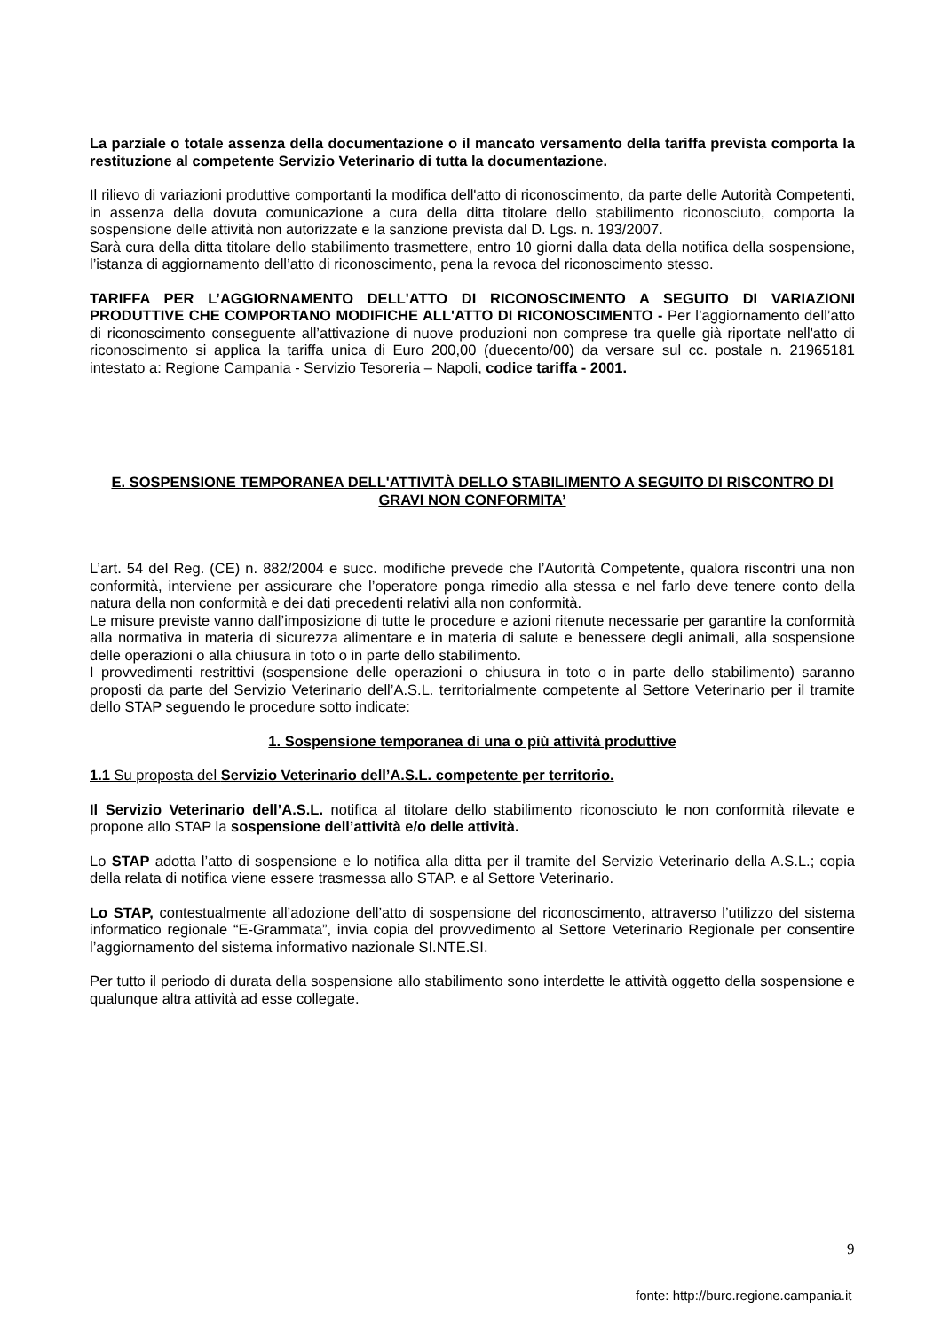La parziale o totale assenza della documentazione o il mancato versamento della tariffa prevista comporta la restituzione al competente Servizio Veterinario di tutta la documentazione.
Il rilievo di variazioni produttive comportanti la modifica dell'atto di riconoscimento, da parte delle Autorità Competenti, in assenza della dovuta comunicazione a cura della ditta titolare dello stabilimento riconosciuto, comporta la sospensione delle attività non autorizzate e la sanzione prevista dal D. Lgs. n. 193/2007.
Sarà cura della ditta titolare dello stabilimento trasmettere, entro 10 giorni dalla data della notifica della sospensione, l’istanza di aggiornamento dell’atto di riconoscimento, pena la revoca del riconoscimento stesso.
TARIFFA PER L’AGGIORNAMENTO DELL'ATTO DI RICONOSCIMENTO A SEGUITO DI VARIAZIONI PRODUTTIVE CHE COMPORTANO MODIFICHE ALL'ATTO DI RICONOSCIMENTO - Per l’aggiornamento dell’atto di riconoscimento conseguente all’attivazione di nuove produzioni non comprese tra quelle già riportate nell'atto di riconoscimento si applica la tariffa unica di Euro 200,00 (duecento/00) da versare sul cc. postale n. 21965181 intestato a: Regione Campania - Servizio Tesoreria – Napoli, codice tariffa - 2001.
E. SOSPENSIONE TEMPORANEA DELL'ATTIVITÀ DELLO STABILIMENTO A SEGUITO DI RISCONTRO DI GRAVI NON CONFORMITA’
L’art. 54 del Reg. (CE) n. 882/2004 e succ. modifiche prevede che l’Autorità Competente, qualora riscontri una non conformità, interviene per assicurare che l’operatore ponga rimedio alla stessa e nel farlo deve tenere conto della natura della non conformità e dei dati precedenti relativi alla non conformità.
Le misure previste vanno dall’imposizione di tutte le procedure e azioni ritenute necessarie per garantire la conformità alla normativa in materia di sicurezza alimentare e in materia di salute e benessere degli animali, alla sospensione delle operazioni o alla chiusura in toto o in parte dello stabilimento.
I provvedimenti restrittivi (sospensione delle operazioni o chiusura in toto o in parte dello stabilimento) saranno proposti da parte del Servizio Veterinario dell’A.S.L. territorialmente competente al Settore Veterinario per il tramite dello STAP seguendo le procedure sotto indicate:
1. Sospensione temporanea di una o più attività produttive
1.1 Su proposta del Servizio Veterinario dell’A.S.L. competente per territorio.
Il Servizio Veterinario dell’A.S.L. notifica al titolare dello stabilimento riconosciuto le non conformità rilevate e propone allo STAP la sospensione dell’attività e/o delle attività.
Lo STAP adotta l’atto di sospensione e lo notifica alla ditta per il tramite del Servizio Veterinario della A.S.L.; copia della relata di notifica viene essere trasmessa allo STAP. e al Settore Veterinario.
Lo STAP, contestualmente all’adozione dell’atto di sospensione del riconoscimento, attraverso l’utilizzo del sistema informatico regionale “E-Grammata”, invia copia del provvedimento al Settore Veterinario Regionale per consentire l’aggiornamento del sistema informativo nazionale SI.NTE.SI.
Per tutto il periodo di durata della sospensione allo stabilimento sono interdette le attività oggetto della sospensione e qualunque altra attività ad esse collegate.
9
fonte: http://burc.regione.campania.it